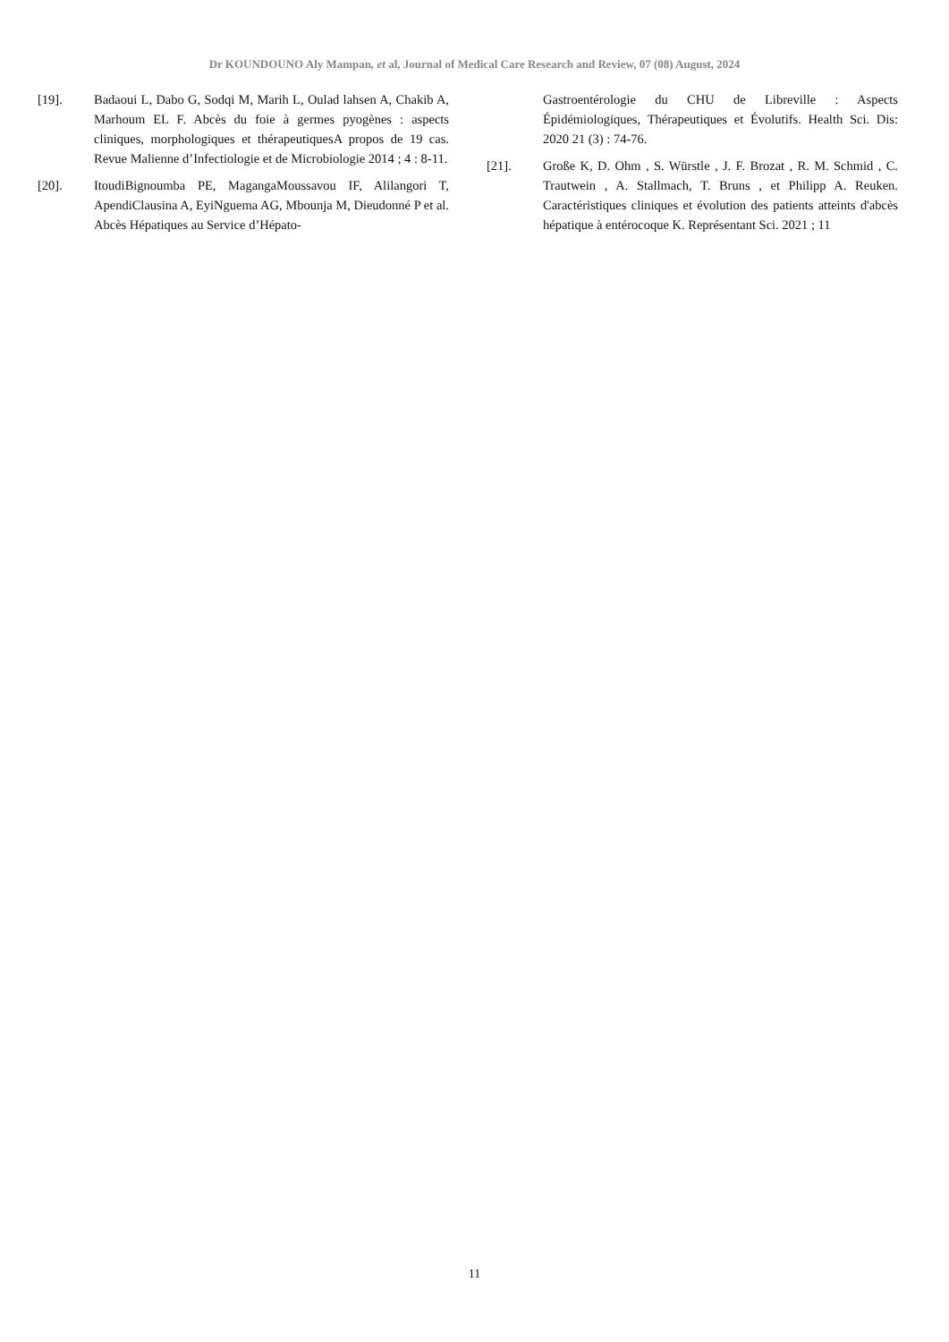Dr KOUNDOUNO Aly Mampan, et al, Journal of Medical Care Research and Review, 07 (08) August, 2024
[19]. Badaoui L, Dabo G, Sodqi M, Marih L, Oulad lahsen A, Chakib A, Marhoum EL F. Abcès du foie à germes pyogènes : aspects cliniques, morphologiques et thérapeutiquesA propos de 19 cas. Revue Malienne d’Infectiologie et de Microbiologie 2014 ; 4 : 8-11.
[20]. ItoudiBignoumba PE, MagangaMoussavou IF, Alilangori T, ApendiClausina A, EyiNguema AG, Mbounja M, Dieudonné P et al. Abcès Hépatiques au Service d’Hépato-
Gastroentérologie du CHU de Libreville : Aspects Épidémiologiques, Thérapeutiques et Évolutifs. Health Sci. Dis: 2020 21 (3) : 74-76.
[21]. Große K, D. Ohm , S. Würstle , J. F. Brozat , R. M. Schmid , C. Trautwein , A. Stallmach, T. Bruns , et Philipp A. Reuken. Caractéristiques cliniques et évolution des patients atteints d'abcès hépatique à entérocoque K. Représentant Sci. 2021 ; 11
11